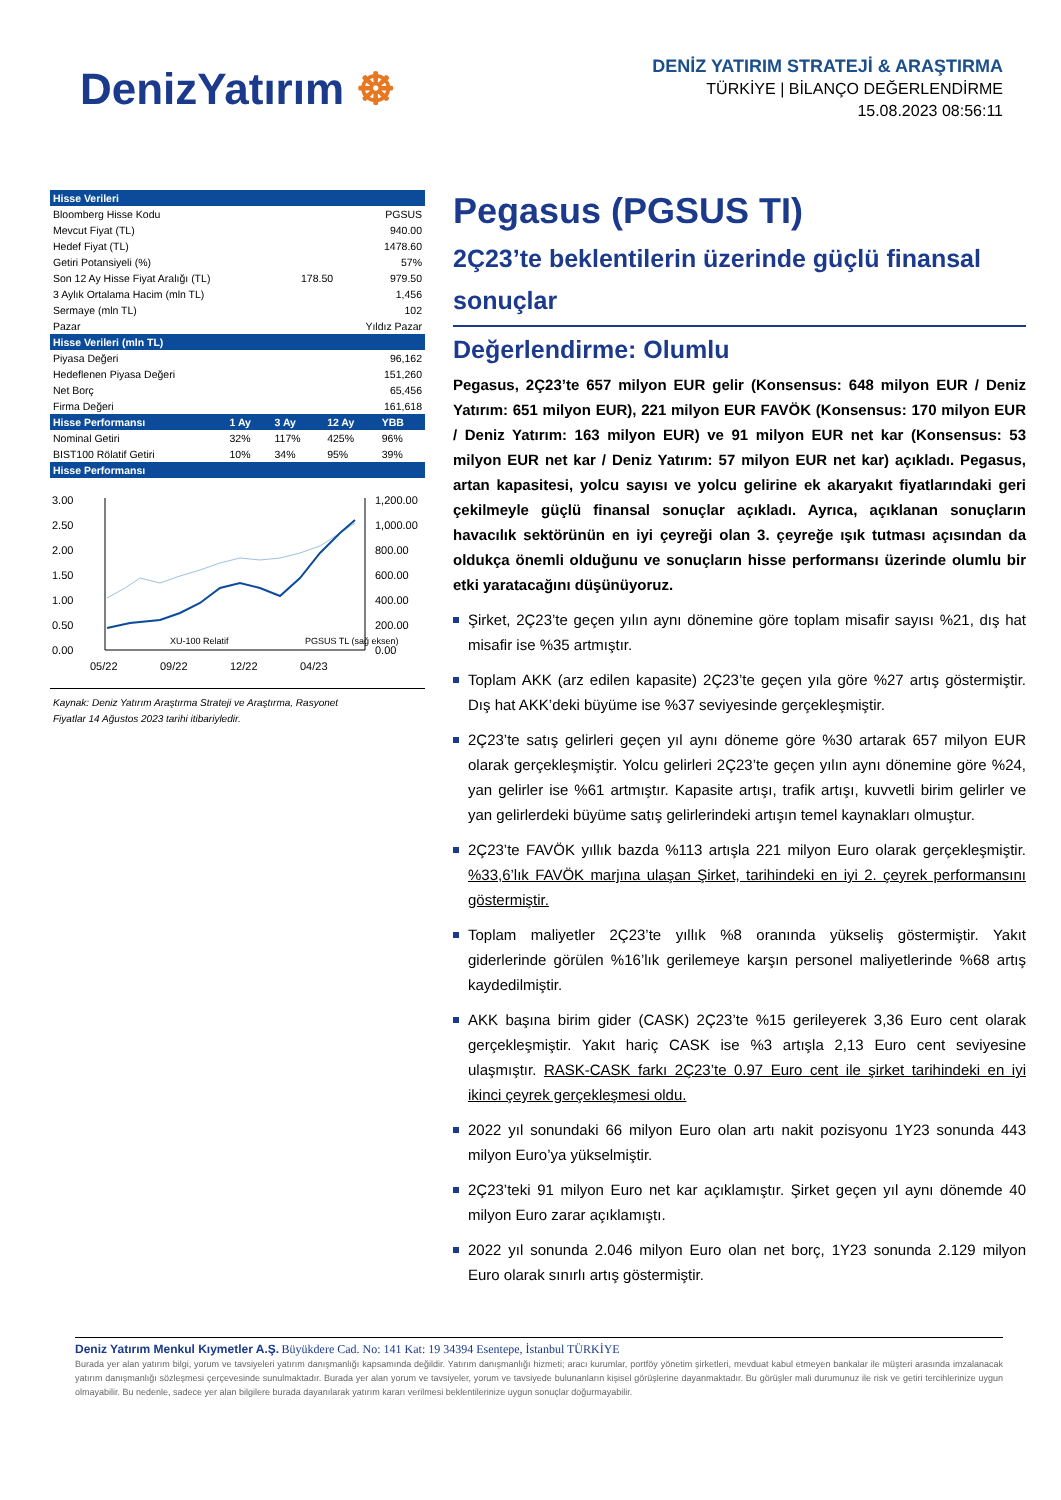DenizYatırım ☸
DENİZ YATIRIM STRATEJİ & ARAŞTIRMA
TÜRKİYE | BİLANÇO DEĞERLENDİRME
15.08.2023 08:56:11
| Hisse Verileri | | |
| --- | --- | --- |
| Bloomberg Hisse Kodu | | PGSUS |
| Mevcut Fiyat (TL) | | 940.00 |
| Hedef Fiyat (TL) | | 1478.60 |
| Getiri Potansiyeli (%) | | 57% |
| Son 12 Ay Hisse Fiyat Aralığı (TL) | 178.50 | 979.50 |
| 3 Aylık Ortalama Hacim (mln TL) | | 1,456 |
| Sermaye (mln TL) | | 102 |
| Pazar | | Yıldız Pazar |
| Hisse Verileri (mln TL) | | |
| Piyasa Değeri | | 96,162 |
| Hedeflenen Piyasa Değeri | | 151,260 |
| Net Borç | | 65,456 |
| Firma Değeri | | 161,618 |
| Hisse Performansı | 1 Ay | 3 Ay | 12 Ay | YBB |
| --- | --- | --- | --- | --- |
| Nominal Getiri | 32% | 117% | 425% | 96% |
| BIST100 Rölatif Getiri | 10% | 34% | 95% | 39% |
| Hisse Performansı | | | | |
3.00
2.50
2.00
1.50
1.00
0.50
0.00
1,200.00
1,000.00
800.00
600.00
400.00
200.00
0.00
05/22
09/22
12/22
04/23
XU-100 Relatif
PGSUS TL (sağ eksen)
Kaynak: Deniz Yatırım Araştırma Strateji ve Araştırma, Rasyonet
Fiyatlar 14 Ağustos 2023 tarihi itibariyledir.
Pegasus (PGSUS TI)
2Ç23’te beklentilerin üzerinde güçlü finansal sonuçlar
Değerlendirme: Olumlu
Pegasus, 2Ç23’te 657 milyon EUR gelir (Konsensus: 648 milyon EUR / Deniz Yatırım: 651 milyon EUR), 221 milyon EUR FAVÖK (Konsensus: 170 milyon EUR / Deniz Yatırım: 163 milyon EUR) ve 91 milyon EUR net kar (Konsensus: 53 milyon EUR net kar / Deniz Yatırım: 57 milyon EUR net kar) açıkladı. Pegasus, artan kapasitesi, yolcu sayısı ve yolcu gelirine ek akaryakıt fiyatlarındaki geri çekilmeyle güçlü finansal sonuçlar açıkladı. Ayrıca, açıklanan sonuçların havacılık sektörünün en iyi çeyreği olan 3. çeyreğe ışık tutması açısından da oldukça önemli olduğunu ve sonuçların hisse performansı üzerinde olumlu bir etki yaratacağını düşünüyoruz.
Şirket, 2Ç23’te geçen yılın aynı dönemine göre toplam misafir sayısı %21, dış hat misafir ise %35 artmıştır.
Toplam AKK (arz edilen kapasite) 2Ç23’te geçen yıla göre %27 artış göstermiştir. Dış hat AKK’deki büyüme ise %37 seviyesinde gerçekleşmiştir.
2Ç23’te satış gelirleri geçen yıl aynı döneme göre %30 artarak 657 milyon EUR olarak gerçekleşmiştir. Yolcu gelirleri 2Ç23’te geçen yılın aynı dönemine göre %24, yan gelirler ise %61 artmıştır. Kapasite artışı, trafik artışı, kuvvetli birim gelirler ve yan gelirlerdeki büyüme satış gelirlerindeki artışın temel kaynakları olmuştur.
2Ç23’te FAVÖK yıllık bazda %113 artışla 221 milyon Euro olarak gerçekleşmiştir. %33,6’lık FAVÖK marjına ulaşan Şirket, tarihindeki en iyi 2. çeyrek performansını göstermiştir.
Toplam maliyetler 2Ç23’te yıllık %8 oranında yükseliş göstermiştir. Yakıt giderlerinde görülen %16’lık gerilemeye karşın personel maliyetlerinde %68 artış kaydedilmiştir.
AKK başına birim gider (CASK) 2Ç23’te %15 gerileyerek 3,36 Euro cent olarak gerçekleşmiştir. Yakıt hariç CASK ise %3 artışla 2,13 Euro cent seviyesine ulaşmıştır. RASK-CASK farkı 2Ç23’te 0.97 Euro cent ile şirket tarihindeki en iyi ikinci çeyrek gerçekleşmesi oldu.
2022 yıl sonundaki 66 milyon Euro olan artı nakit pozisyonu 1Y23 sonunda 443 milyon Euro’ya yükselmiştir.
2Ç23’teki 91 milyon Euro net kar açıklamıştır. Şirket geçen yıl aynı dönemde 40 milyon Euro zarar açıklamıştı.
2022 yıl sonunda 2.046 milyon Euro olan net borç, 1Y23 sonunda 2.129 milyon Euro olarak sınırlı artış göstermiştir.
Deniz Yatırım Menkul Kıymetler A.Ş. Büyükdere Cad. No: 141 Kat: 19 34394 Esentepe, İstanbul TÜRKİYE
Burada yer alan yatırım bilgi, yorum ve tavsiyeleri yatırım danışmanlığı kapsamında değildir. Yatırım danışmanlığı hizmeti; aracı kurumlar, portföy yönetim şirketleri, mevduat kabul etmeyen bankalar ile müşteri arasında imzalanacak yatırım danışmanlığı sözleşmesi çerçevesinde sunulmaktadır. Burada yer alan yorum ve tavsiyeler, yorum ve tavsiyede bulunanların kişisel görüşlerine dayanmaktadır. Bu görüşler mali durumunuz ile risk ve getiri tercihlerinize uygun olmayabilir. Bu nedenle, sadece yer alan bilgilere burada dayanılarak yatırım kararı verilmesi beklentilerinize uygun sonuçlar doğurmayabilir.